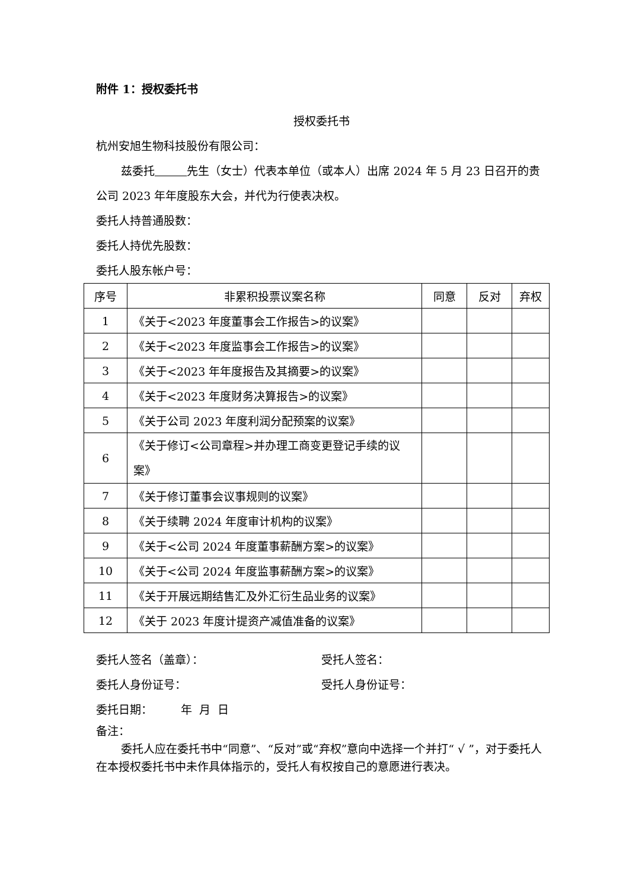附件 1：授权委托书
授权委托书
杭州安旭生物科技股份有限公司：
兹委托 先生（女士）代表本单位（或本人）出席 2024 年 5 月 23 日召开的贵公司 2023 年年度股东大会，并代为行使表决权。
委托人持普通股数：
委托人持优先股数：
委托人股东帐户号：
| 序号 | 非累积投票议案名称 | 同意 | 反对 | 弃权 |
| 1 | 《关于<2023 年度董事会工作报告>的议案》 | | | |
| 2 | 《关于<2023 年度监事会工作报告>的议案》 | | | |
| 3 | 《关于<2023 年年度报告及其摘要>的议案》 | | | |
| 4 | 《关于<2023 年度财务决算报告>的议案》 | | | |
| 5 | 《关于公司 2023 年度利润分配预案的议案》 | | | |
| 6 | 《关于修订<公司章程>并办理工商变更登记手续的议案》 | | | |
| 7 | 《关于修订董事会议事规则的议案》 | | | |
| 8 | 《关于续聘 2024 年度审计机构的议案》 | | | |
| 9 | 《关于<公司 2024 年度董事薪酬方案>的议案》 | | | |
| 10 | 《关于<公司 2024 年度监事薪酬方案>的议案》 | | | |
| 11 | 《关于开展远期结售汇及外汇衍生品业务的议案》 | | | |
| 12 | 《关于 2023 年度计提资产减值准备的议案》 | | | |
委托人签名（盖章）： 受托人签名：
委托人身份证号： 受托人身份证号：
委托日期： 年 月 日
备注：
委托人应在委托书中“同意”、“反对”或“弃权”意向中选择一个并打“ √ ”，对于委托人在本授权委托书中未作具体指示的，受托人有权按自己的意愿进行表决。